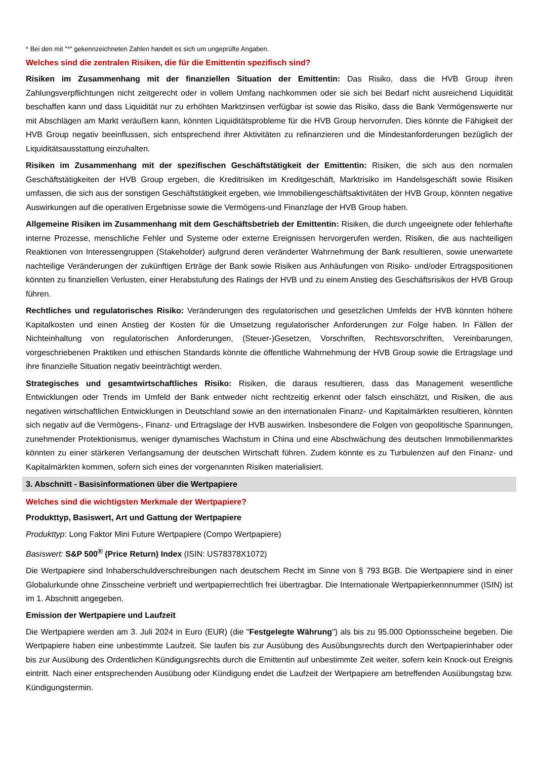* Bei den mit "*" gekennzeichneten Zahlen handelt es sich um ungeprüfte Angaben.
Welches sind die zentralen Risiken, die für die Emittentin spezifisch sind?
Risiken im Zusammenhang mit der finanziellen Situation der Emittentin: Das Risiko, dass die HVB Group ihren Zahlungsverpflichtungen nicht zeitgerecht oder in vollem Umfang nachkommen oder sie sich bei Bedarf nicht ausreichend Liquidität beschaffen kann und dass Liquidität nur zu erhöhten Marktzinsen verfügbar ist sowie das Risiko, dass die Bank Vermögenswerte nur mit Abschlägen am Markt veräußern kann, könnten Liquiditätsprobleme für die HVB Group hervorrufen. Dies könnte die Fähigkeit der HVB Group negativ beeinflussen, sich entsprechend ihrer Aktivitäten zu refinanzieren und die Mindestanforderungen bezüglich der Liquiditätsausstattung einzuhalten.
Risiken im Zusammenhang mit der spezifischen Geschäftstätigkeit der Emittentin: Risiken, die sich aus den normalen Geschäftstätigkeiten der HVB Group ergeben, die Kreditrisiken im Kreditgeschäft, Marktrisiko im Handelsgeschäft sowie Risiken umfassen, die sich aus der sonstigen Geschäftstätigkeit ergeben, wie Immobiliengeschäftsaktivitäten der HVB Group, könnten negative Auswirkungen auf die operativen Ergebnisse sowie die Vermögens-und Finanzlage der HVB Group haben.
Allgemeine Risiken im Zusammenhang mit dem Geschäftsbetrieb der Emittentin: Risiken, die durch ungeeignete oder fehlerhafte interne Prozesse, menschliche Fehler und Systeme oder externe Ereignissen hervorgerufen werden, Risiken, die aus nachteiligen Reaktionen von Interessengruppen (Stakeholder) aufgrund deren veränderter Wahrnehmung der Bank resultieren, sowie unerwartete nachteilige Veränderungen der zukünftigen Erträge der Bank sowie Risiken aus Anhäufungen von Risiko- und/oder Ertragspositionen könnten zu finanziellen Verlusten, einer Herabstufung des Ratings der HVB und zu einem Anstieg des Geschäftsrisikos der HVB Group führen.
Rechtliches und regulatorisches Risiko: Veränderungen des regulatorischen und gesetzlichen Umfelds der HVB könnten höhere Kapitalkosten und einen Anstieg der Kosten für die Umsetzung regulatorischer Anforderungen zur Folge haben. In Fällen der Nichteinhaltung von regulatorischen Anforderungen, (Steuer-)Gesetzen, Vorschriften, Rechtsvorschriften, Vereinbarungen, vorgeschriebenen Praktiken und ethischen Standards könnte die öffentliche Wahrnehmung der HVB Group sowie die Ertragslage und ihre finanzielle Situation negativ beeinträchtigt werden.
Strategisches und gesamtwirtschaftliches Risiko: Risiken, die daraus resultieren, dass das Management wesentliche Entwicklungen oder Trends im Umfeld der Bank entweder nicht rechtzeitig erkennt oder falsch einschätzt, und Risiken, die aus negativen wirtschaftlichen Entwicklungen in Deutschland sowie an den internationalen Finanz- und Kapitalmärkten resultieren, könnten sich negativ auf die Vermögens-, Finanz- und Ertragslage der HVB auswirken. Insbesondere die Folgen von geopolitische Spannungen, zunehmender Protektionismus, weniger dynamisches Wachstum in China und eine Abschwächung des deutschen Immobilienmarktes könnten zu einer stärkeren Verlangsamung der deutschen Wirtschaft führen. Zudem könnte es zu Turbulenzen auf den Finanz- und Kapitalmärkten kommen, sofern sich eines der vorgenannten Risiken materialisiert.
3. Abschnitt - Basisinformationen über die Wertpapiere
Welches sind die wichtigsten Merkmale der Wertpapiere?
Produkttyp, Basiswert, Art und Gattung der Wertpapiere
Produkttyp: Long Faktor Mini Future Wertpapiere (Compo Wertpapiere)
Basiswert: S&P 500<sup>®</sup> (Price Return) Index (ISIN: US78378X1072)
Die Wertpapiere sind Inhaberschuldverschreibungen nach deutschem Recht im Sinne von § 793 BGB. Die Wertpapiere sind in einer Globalurkunde ohne Zinsscheine verbrieft und wertpapierrechtlich frei übertragbar. Die Internationale Wertpapierkennnummer (ISIN) ist im 1. Abschnitt angegeben.
Emission der Wertpapiere und Laufzeit
Die Wertpapiere werden am 3. Juli 2024 in Euro (EUR) (die "Festgelegte Währung") als bis zu 95.000 Optionsscheine begeben. Die Wertpapiere haben eine unbestimmte Laufzeit. Sie laufen bis zur Ausübung des Ausübungsrechts durch den Wertpapierinhaber oder bis zur Ausübung des Ordentlichen Kündigungsrechts durch die Emittentin auf unbestimmte Zeit weiter, sofern kein Knock-out Ereignis eintritt. Nach einer entsprechenden Ausübung oder Kündigung endet die Laufzeit der Wertpapiere am betreffenden Ausübungstag bzw. Kündigungstermin.